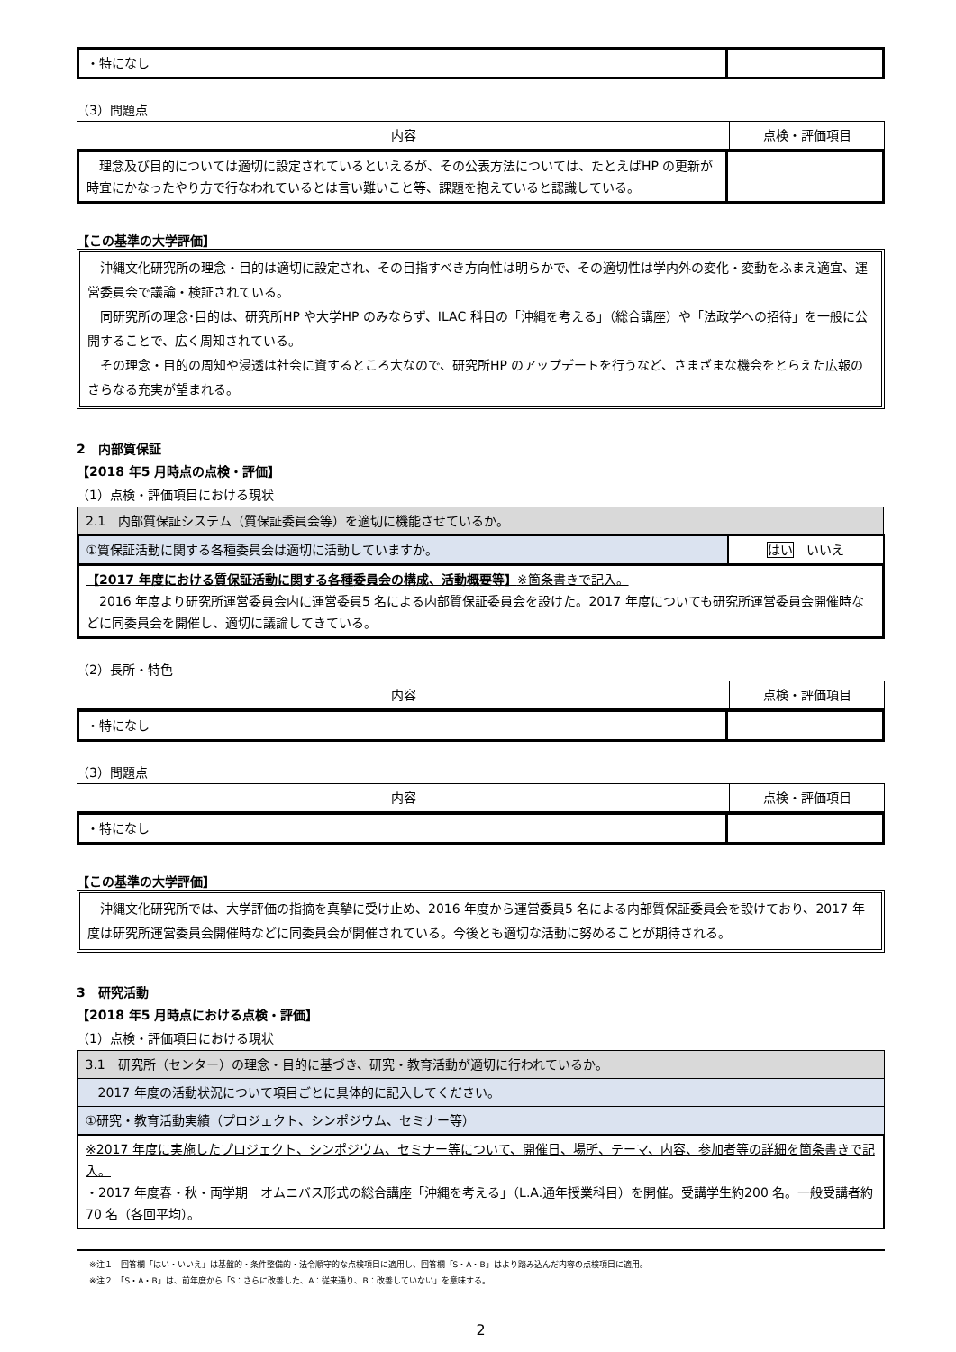| ・特になし | |
（3）問題点
| 内容 | 点検・評価項目 |
| --- | --- |
| 理念及び目的については適切に設定されているといえるが、その公表方法については、たとえばHP の更新が時宜にかなったやり方で行なわれているとは言い難いこと等、課題を抱えていると認識している。 | |
【この基準の大学評価】
　沖縄文化研究所の理念・目的は適切に設定され、その目指すべき方向性は明らかで、その適切性は学内外の変化・変動をふまえ適宜、運営委員会で議論・検証されている。
　同研究所の理念･目的は、研究所HP や大学HP のみならず、ILAC 科目の「沖縄を考える」（総合講座）や「法政学への招待」を一般に公開することで、広く周知されている。
　その理念・目的の周知や浸透は社会に資するところ大なので、研究所HP のアップデートを行うなど、さまざまな機会をとらえた広報のさらなる充実が望まれる。
2　内部質保証
【2018 年5 月時点の点検・評価】
（1）点検・評価項目における現状
| 2.1 内部質保証システム（質保証委員会等）を適切に機能させているか。 | |
| ①質保証活動に関する各種委員会は適切に活動していますか。 | はい いいえ |
| 【2017 年度における質保証活動に関する各種委員会の構成、活動概要等】 ※箇条書きで記入。 2016 年度より研究所運営委員会内に運営委員5 名による内部質保証委員会を設けた。2017 年度についても研究所運営委員会開催時などに同委員会を開催し、適切に議論してきている。 | |
（2）長所・特色
| 内容 | 点検・評価項目 |
| --- | --- |
| ・特になし | |
（3）問題点
| 内容 | 点検・評価項目 |
| --- | --- |
| ・特になし | |
【この基準の大学評価】
　沖縄文化研究所では、大学評価の指摘を真摯に受け止め、2016 年度から運営委員5 名による内部質保証委員会を設けており、2017 年度は研究所運営委員会開催時などに同委員会が開催されている。今後とも適切な活動に努めることが期待される。
3　研究活動
【2018 年5 月時点における点検・評価】
（1）点検・評価項目における現状
| 3.1 研究所（センター）の理念・目的に基づき、研究・教育活動が適切に行われているか。 |
| 2017 年度の活動状況について項目ごとに具体的に記入してください。 |
| ①研究・教育活動実績（プロジェクト、シンポジウム、セミナー等） |
| ※2017 年度に実施したプロジェクト、シンポジウム、セミナー等について、開催日、場所、テーマ、内容、参加者等の詳細を箇条書きで記入。 ・2017 年度春・秋・両学期 オムニバス形式の総合講座「沖縄を考える」（L.A.通年授業科目）を開催。受講学生約200 名。一般受講者約70 名（各回平均）。 |
※注１　回答欄「はい・いいえ」は基盤的・条件整備的・法令順守的な点検項目に適用し、回答欄「S・A・B」はより踏み込んだ内容の点検項目に適用。
※注２　「S・A・B」は、前年度から「S：さらに改善した、A：従来通り、B：改善していない」を意味する。
2